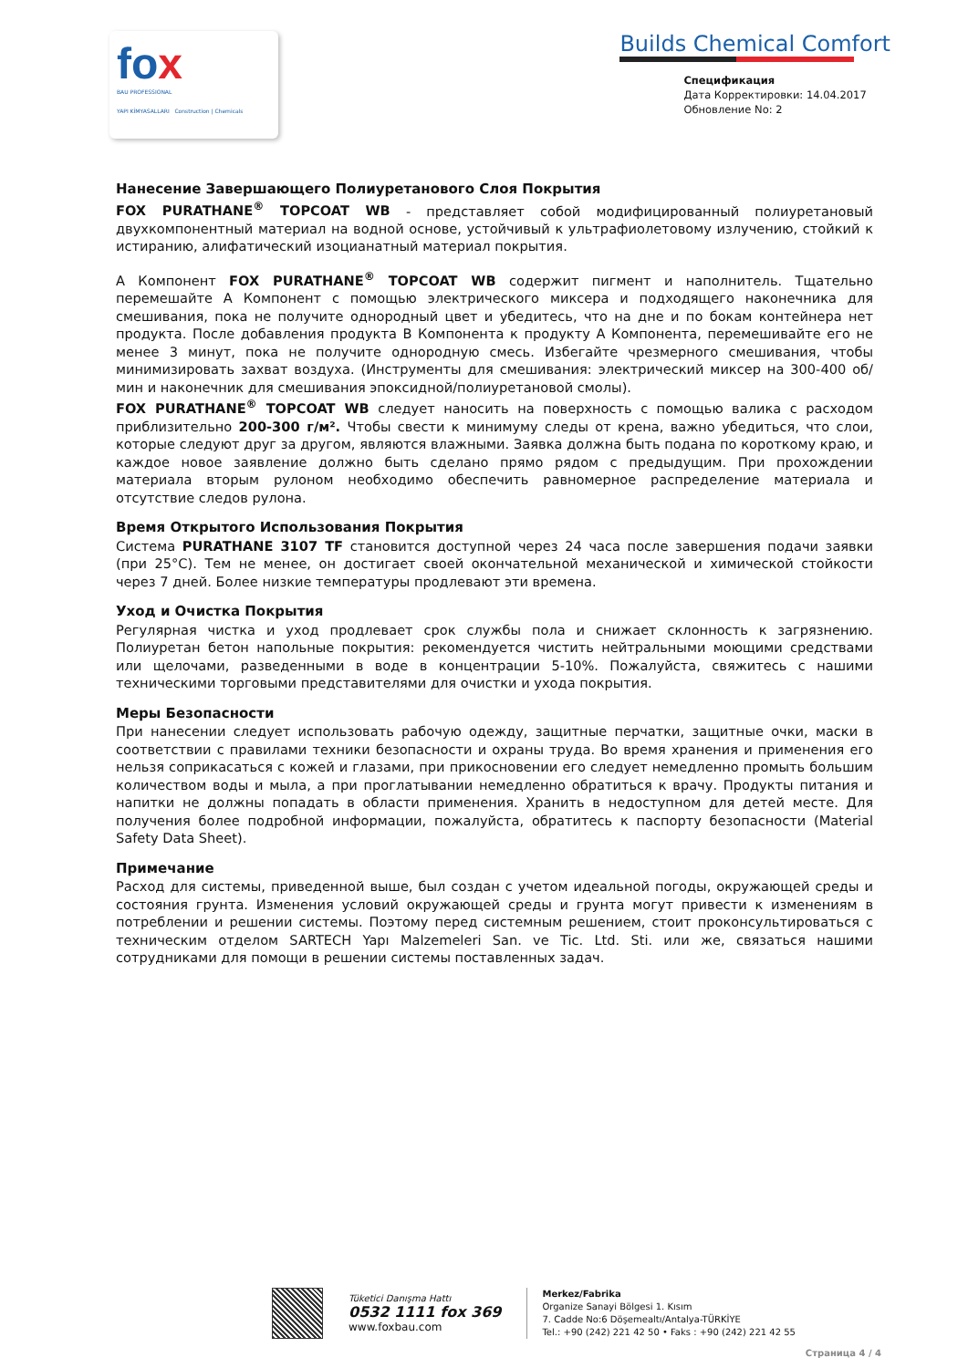fox
BAU PROFESSIONAL
YAPI KİMYASALLARI Construction | Chemicals
Builds Chemical Comfort
Спецификация
Дата Корректировки: 14.04.2017
Обновление No: 2
Нанесение Завершающего Полиуретанового Слоя Покрытия
FOX PURATHANE<sup>®</sup> TOPCOAT WB - представляет собой модифицированный полиуретановый двухкомпонентный материал на водной основе, устойчивый к ультрафиолетовому излучению, стойкий к истиранию, алифатический изоцианатный материал покрытия.
А Компонент FOX PURATHANE<sup>®</sup> TOPCOAT WB содержит пигмент и наполнитель. Тщательно перемешайте А Компонент с помощью электрического миксера и подходящего наконечника для смешивания, пока не получите однородный цвет и убедитесь, что на дне и по бокам контейнера нет продукта. После добавления продукта В Компонента к продукту А Компонента, перемешивайте его не менее 3 минут, пока не получите однородную смесь. Избегайте чрезмерного смешивания, чтобы минимизировать захват воздуха. (Инструменты для смешивания: электрический миксер на 300-400 об/мин и наконечник для смешивания эпоксидной/полиуретановой смолы).
FOX PURATHANE<sup>®</sup> TOPCOAT WB следует наносить на поверхность с помощью валика с расходом приблизительно 200-300 г/м². Чтобы свести к минимуму следы от крена, важно убедиться, что слои, которые следуют друг за другом, являются влажными. Заявка должна быть подана по короткому краю, и каждое новое заявление должно быть сделано прямо рядом с предыдущим. При прохождении материала вторым рулоном необходимо обеспечить равномерное распределение материала и отсутствие следов рулона.
Время Открытого Использования Покрытия
Система PURATHANE 3107 TF становится доступной через 24 часа после завершения подачи заявки (при 25°C). Тем не менее, он достигает своей окончательной механической и химической стойкости через 7 дней. Более низкие температуры продлевают эти времена.
Уход и Очистка Покрытия
Регулярная чистка и уход продлевает срок службы пола и снижает склонность к загрязнению. Полиуретан бетон напольные покрытия: рекомендуется чистить нейтральными моющими средствами или щелочами, разведенными в воде в концентрации 5-10%. Пожалуйста, свяжитесь с нашими техническими торговыми представителями для очистки и ухода покрытия.
Меры Безопасности
При нанесении следует использовать рабочую одежду, защитные перчатки, защитные очки, маски в соответствии с правилами техники безопасности и охраны труда. Во время хранения и применения его нельзя соприкасаться с кожей и глазами, при прикосновении его следует немедленно промыть большим количеством воды и мыла, а при проглатывании немедленно обратиться к врачу. Продукты питания и напитки не должны попадать в области применения. Хранить в недоступном для детей месте. Для получения более подробной информации, пожалуйста, обратитесь к паспорту безопасности (Material Safety Data Sheet).
Примечание
Расход для системы, приведенной выше, был создан с учетом идеальной погоды, окружающей среды и состояния грунта. Изменения условий окружающей среды и грунта могут привести к изменениям в потреблении и решении системы. Поэтому перед системным решением, стоит проконсультироваться с техническим отделом SARTECH Yapı Malzemeleri San. ve Tic. Ltd. Sti. или же, связаться нашими сотрудниками для помощи в решении системы поставленных задач.
Tüketici Danışma Hattı
0532 1111 fox 369
www.foxbau.com
Merkez/Fabrika
Organize Sanayi Bölgesi 1. Kısım
7. Cadde No:6 Döşemealtı/Antalya-TÜRKİYE
Tel.: +90 (242) 221 42 50 • Faks : +90 (242) 221 42 55
Страница 4 / 4